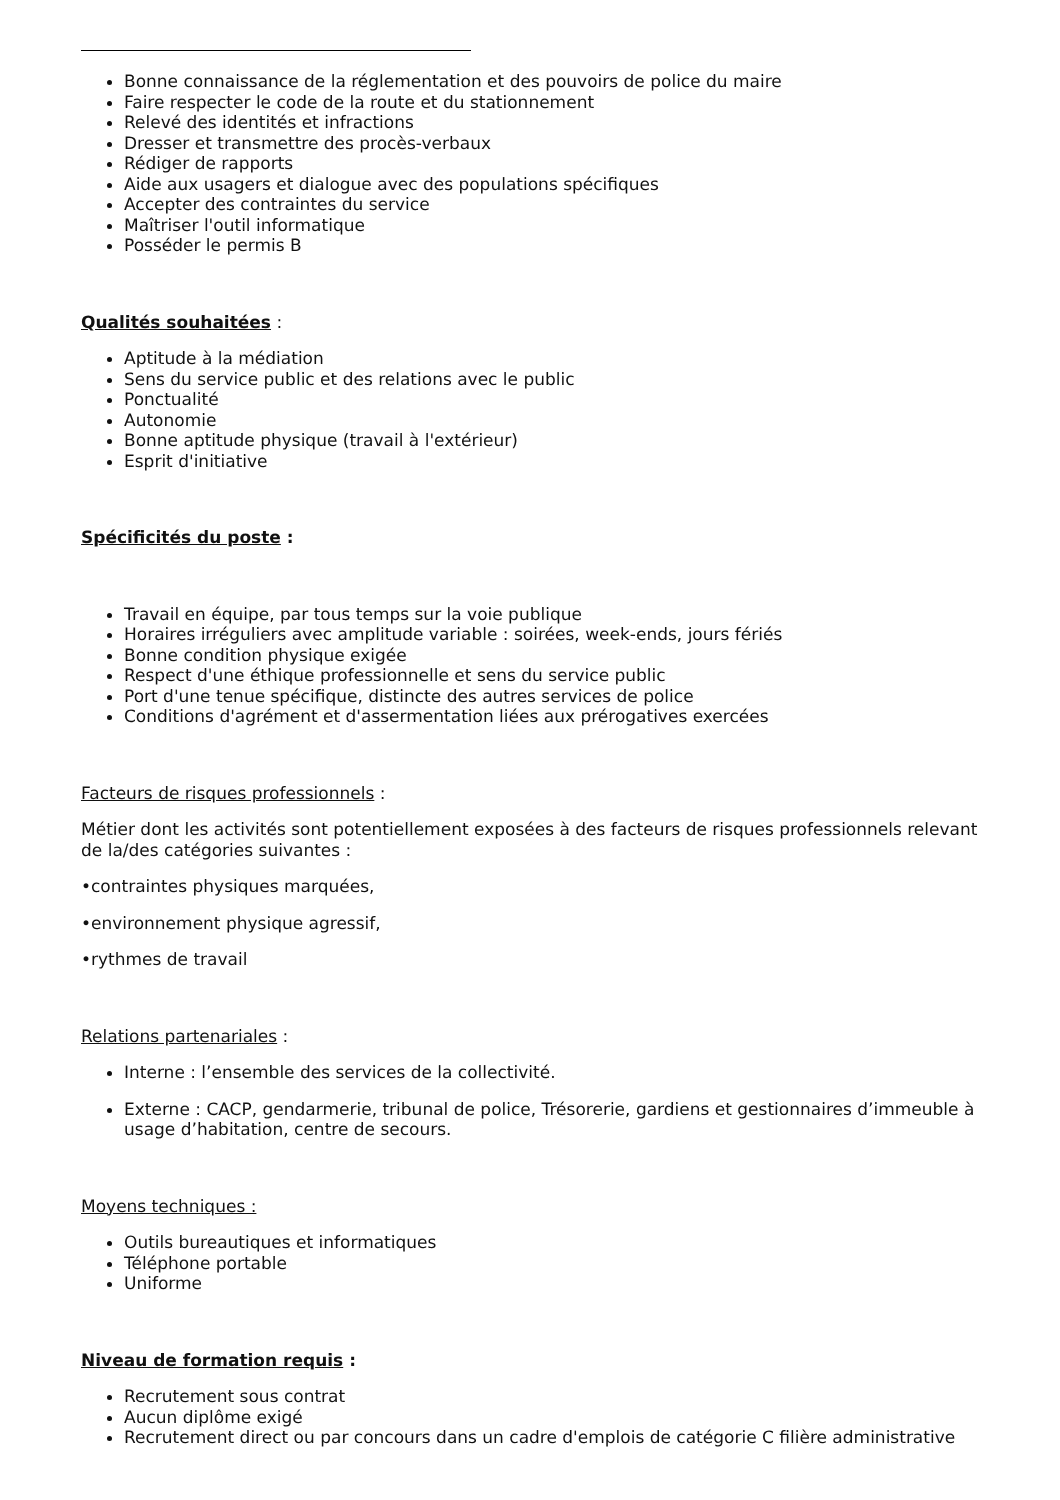Bonne connaissance de la réglementation et des pouvoirs de police du maire
Faire respecter le code de la route et du stationnement
Relevé des identités et infractions
Dresser et transmettre des procès-verbaux
Rédiger de rapports
Aide aux usagers et dialogue avec des populations spécifiques
Accepter des contraintes du service
Maîtriser l'outil informatique
Posséder le permis B
Qualités souhaitées :
Aptitude à la médiation
Sens du service public et des relations avec le public
Ponctualité
Autonomie
Bonne aptitude physique (travail à l'extérieur)
Esprit d'initiative
Spécificités du poste :
Travail en équipe, par tous temps sur la voie publique
Horaires irréguliers avec amplitude variable : soirées, week-ends, jours fériés
Bonne condition physique exigée
Respect d'une éthique professionnelle et sens du service public
Port d'une tenue spécifique, distincte des autres services de police
Conditions d'agrément et d'assermentation liées aux prérogatives exercées
Facteurs de risques professionnels :
Métier dont les activités sont potentiellement exposées à des facteurs de risques professionnels relevant de la/des catégories suivantes :
•contraintes physiques marquées,
•environnement physique agressif,
•rythmes de travail
Relations partenariales :
Interne : l’ensemble des services de la collectivité.
Externe : CACP, gendarmerie, tribunal de police, Trésorerie, gardiens et gestionnaires d’immeuble à usage d’habitation, centre de secours.
Moyens techniques :
Outils bureautiques et informatiques
Téléphone portable
Uniforme
Niveau de formation requis :
Recrutement sous contrat
Aucun diplôme exigé
Recrutement direct ou par concours dans un cadre d'emplois de catégorie C filière administrative